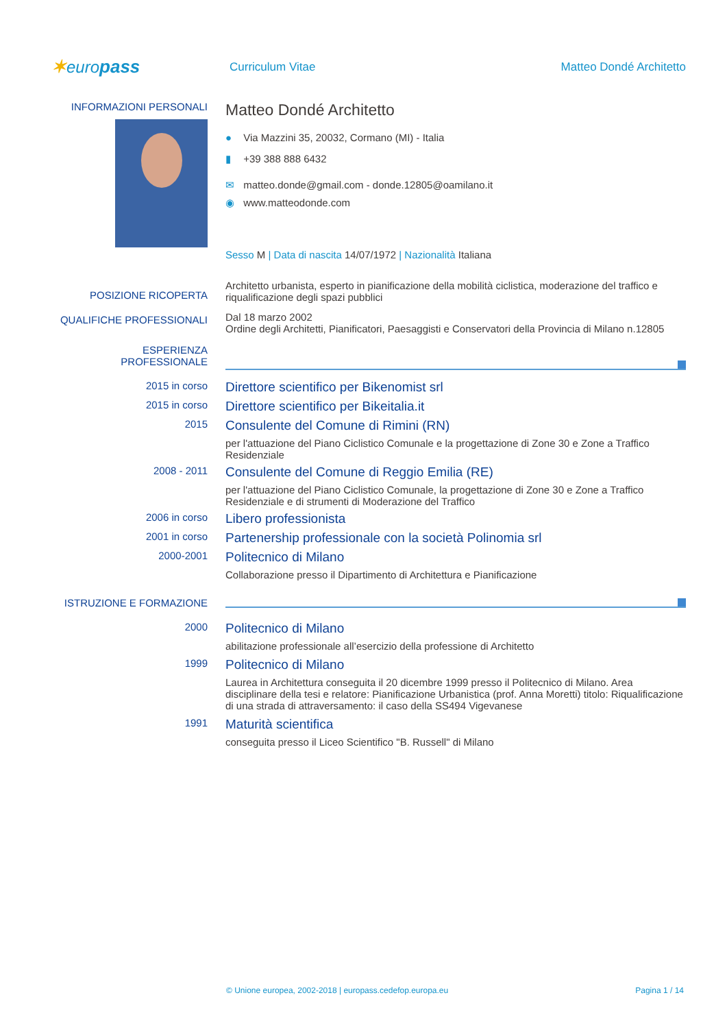✶europass
Curriculum Vitae Matteo Dondé Architetto
INFORMAZIONI PERSONALI
Matteo Dondé Architetto
● Via Mazzini 35, 20032, Cormano (MI) - Italia
▮ +39 388 888 6432
✉ matteo.donde@gmail.com - donde.12805@oamilano.it
◉ www.matteodonde.com
Sesso M | Data di nascita 14/07/1972 | Nazionalità Italiana
POSIZIONE RICOPERTA
Architetto urbanista, esperto in pianificazione della mobilità ciclistica, moderazione del traffico e riqualificazione degli spazi pubblici
QUALIFICHE PROFESSIONALI
Dal 18 marzo 2002
Ordine degli Architetti, Pianificatori, Paesaggisti e Conservatori della Provincia di Milano n.12805
ESPERIENZA
PROFESSIONALE
2015 in corso
Direttore scientifico per Bikenomist srl
2015 in corso
Direttore scientifico per Bikeitalia.it
2015
Consulente del Comune di Rimini (RN)
per l'attuazione del Piano Ciclistico Comunale e la progettazione di Zone 30 e Zone a Traffico Residenziale
2008 - 2011
Consulente del Comune di Reggio Emilia (RE)
per l'attuazione del Piano Ciclistico Comunale, la progettazione di Zone 30 e Zone a Traffico Residenziale e di strumenti di Moderazione del Traffico
2006 in corso
Libero professionista
2001 in corso
Partenership professionale con la società Polinomia srl
2000-2001
Politecnico di Milano
Collaborazione presso il Dipartimento di Architettura e Pianificazione
ISTRUZIONE E FORMAZIONE
2000
Politecnico di Milano
abilitazione professionale all’esercizio della professione di Architetto
1999
Politecnico di Milano
Laurea in Architettura conseguita il 20 dicembre 1999 presso il Politecnico di Milano. Area disciplinare della tesi e relatore: Pianificazione Urbanistica (prof. Anna Moretti) titolo: Riqualificazione di una strada di attraversamento: il caso della SS494 Vigevanese
1991
Maturità scientifica
conseguita presso il Liceo Scientifico "B. Russell" di Milano
© Unione europea, 2002-2018 | europass.cedefop.europa.eu Pagina 1 / 14